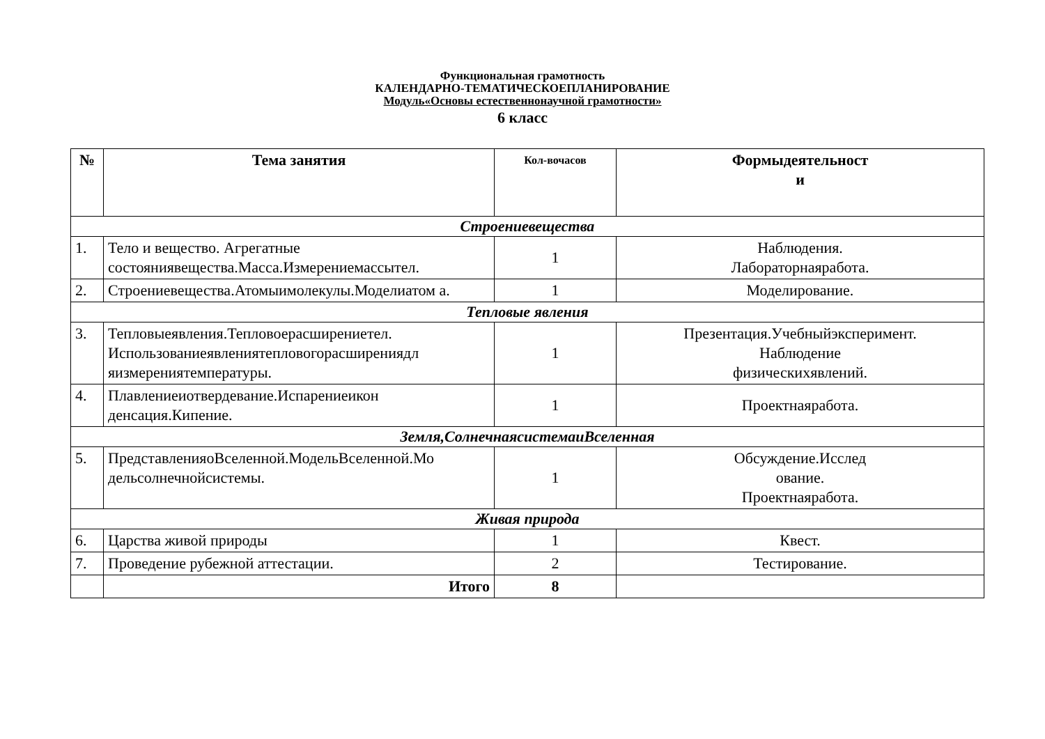Функциональная грамотность
КАЛЕНДАРНО-ТЕМАТИЧЕСКОЕПЛАНИРОВАНИЕ
Модуль«Основы естественнонаучной грамотности»
6 класс
| № | Тема занятия | Кол-вочасов | Формыдеятельност и |
| --- | --- | --- | --- |
| Строениевещества | | | |
| 1. | Тело и вещество. Агрегатные состояниявещества.Масса.Измерениемассытел. | 1 | Наблюдения. Лабораторнаяработа. |
| 2. | Строениевещества.Атомыимолекулы.Моделиатом а. | 1 | Моделирование. |
| Тепловые явления | | | |
| 3. | Тепловыеявления.Тепловоерасширениетел. Использованиеявлениятепловогорасширениядл яизмерениятемпературы. | 1 | Презентация.Учебныйэксперимент. Наблюдение физическихявлений. |
| 4. | Плавлениеиотвердевание.Испарениеикон денсация.Кипение. | 1 | Проектнаяработа. |
| Земля,СолнечнаясистемаиВселенная | | | |
| 5. | ПредставленияоВселенной.МодельВселенной.Мо дельсолнечнойсистемы. | 1 | Обсуждение.Исслед ование. Проектнаяработа. |
| Живая природа | | | |
| 6. | Царства живой природы | 1 | Квест. |
| 7. | Проведение рубежной аттестации. | 2 | Тестирование. |
| | Итого | 8 | |